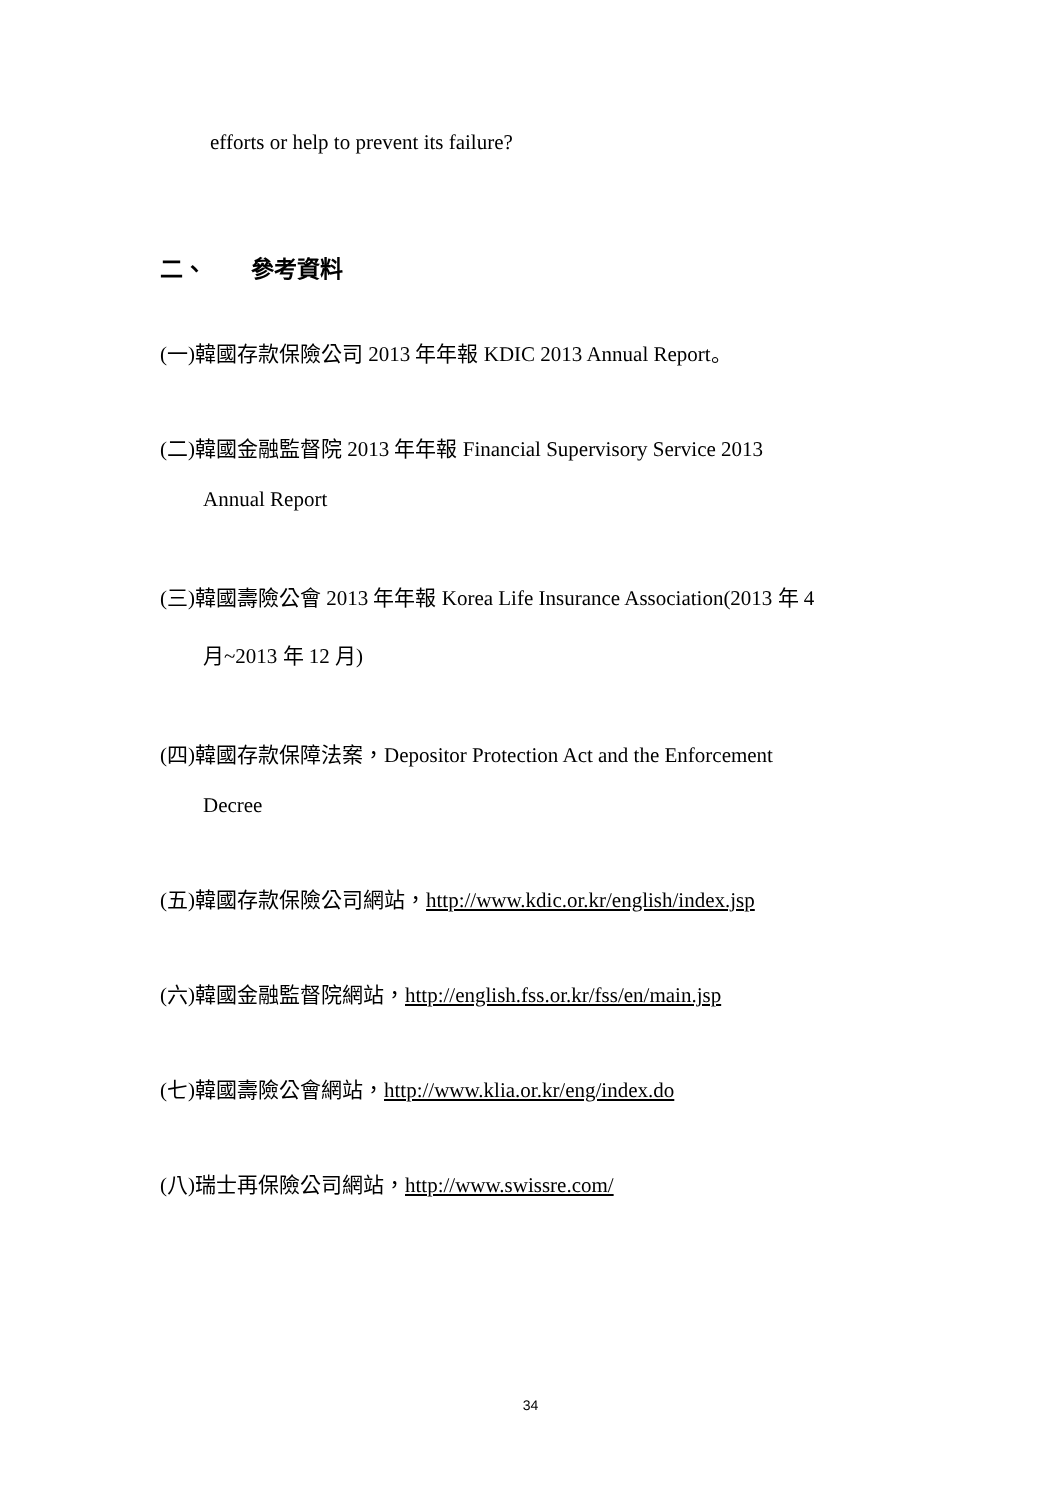efforts or help to prevent its failure?
二、 參考資料
(一)韓國存款保險公司 2013 年年報 KDIC 2013 Annual Report。
(二)韓國金融監督院 2013 年年報 Financial Supervisory Service 2013
Annual Report
(三)韓國壽險公會 2013 年年報 Korea Life Insurance Association(2013 年 4
月~2013 年 12 月)
(四)韓國存款保障法案，Depositor Protection Act and the Enforcement
Decree
(五)韓國存款保險公司網站，http://www.kdic.or.kr/english/index.jsp
(六)韓國金融監督院網站，http://english.fss.or.kr/fss/en/main.jsp
(七)韓國壽險公會網站，http://www.klia.or.kr/eng/index.do
(八)瑞士再保險公司網站，http://www.swissre.com/
34